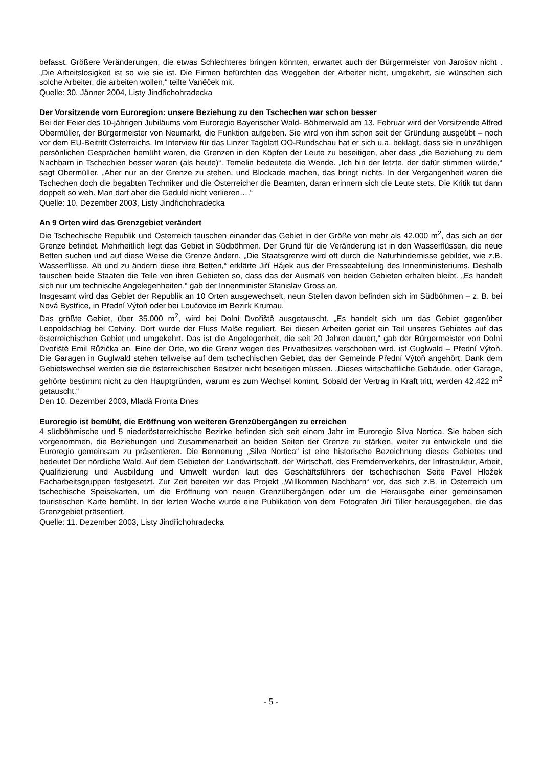befasst. Größere Veränderungen, die etwas Schlechteres bringen könnten, erwartet auch der Bürgermeister von Jarošov nicht . „Die Arbeitslosigkeit ist so wie sie ist. Die Firmen befürchten das Weggehen der Arbeiter nicht, umgekehrt, sie wünschen sich solche Arbeiter, die arbeiten wollen,“ teilte Vaněček mit.
Quelle: 30. Jänner 2004, Listy Jindřichohradecka
Der Vorsitzende vom Euroregion: unsere Beziehung zu den Tschechen war schon besser
Bei der Feier des 10-jährigen Jubiläums vom Euroregio Bayerischer Wald- Böhmerwald am 13. Februar wird der Vorsitzende Alfred Obermüller, der Bürgermeister von Neumarkt, die Funktion aufgeben. Sie wird von ihm schon seit der Gründung ausgeübt – noch vor dem EU-Beitritt Österreichs. Im Interview für das Linzer Tagblatt OÖ-Rundschau hat er sich u.a. beklagt, dass sie in unzähligen persönlichen Gesprächen bemüht waren, die Grenzen in den Köpfen der Leute zu beseitigen, aber dass „die Beziehung zu dem Nachbarn in Tschechien besser waren (als heute)“. Temelin bedeutete die Wende. „Ich bin der letzte, der dafür stimmen würde,“ sagt Obermüller. „Aber nur an der Grenze zu stehen, und Blockade machen, das bringt nichts. In der Vergangenheit waren die Tschechen doch die begabten Techniker und die Österreicher die Beamten, daran erinnern sich die Leute stets. Die Kritik tut dann doppelt so weh. Man darf aber die Geduld nicht verlieren….“
Quelle: 10. Dezember 2003, Listy Jindřichohradecka
An 9 Orten wird das Grenzgebiet verändert
Die Tschechische Republik und Österreich tauschen einander das Gebiet in der Größe von mehr als 42.000 m<sup>2</sup>, das sich an der Grenze befindet. Mehrheitlich liegt das Gebiet in Südböhmen. Der Grund für die Veränderung ist in den Wasserflüssen, die neue Betten suchen und auf diese Weise die Grenze ändern. „Die Staatsgrenze wird oft durch die Naturhindernisse gebildet, wie z.B. Wasserflüsse. Ab und zu ändern diese ihre Betten,“ erklärte Jiří Hájek aus der Presseabteilung des Innenministeriums. Deshalb tauschen beide Staaten die Teile von ihren Gebieten so, dass das der Ausmaß von beiden Gebieten erhalten bleibt. „Es handelt sich nur um technische Angelegenheiten,“ gab der Innenminister Stanislav Gross an.
Insgesamt wird das Gebiet der Republik an 10 Orten ausgewechselt, neun Stellen davon befinden sich im Südböhmen – z. B. bei Nová Bystřice, in Přední Výtoň oder bei Loučovice im Bezirk Krumau.
Das größte Gebiet, über 35.000 m<sup>2</sup>, wird bei Dolní Dvořiště ausgetauscht. „Es handelt sich um das Gebiet gegenüber Leopoldschlag bei Cetviny. Dort wurde der Fluss Malše reguliert. Bei diesen Arbeiten geriet ein Teil unseres Gebietes auf das österreichischen Gebiet und umgekehrt. Das ist die Angelegenheit, die seit 20 Jahren dauert,“ gab der Bürgermeister von Dolní Dvořiště Emil Růžička an. Eine der Orte, wo die Grenz wegen des Privatbesitzes verschoben wird, ist Guglwald – Přední Výtoň. Die Garagen in Guglwald stehen teilweise auf dem tschechischen Gebiet, das der Gemeinde Přední Výtoň angehört. Dank dem Gebietswechsel werden sie die österreichischen Besitzer nicht beseitigen müssen. „Dieses wirtschaftliche Gebäude, oder Garage, gehörte bestimmt nicht zu den Hauptgründen, warum es zum Wechsel kommt. Sobald der Vertrag in Kraft tritt, werden 42.422 m<sup>2</sup> getauscht.“
Den 10. Dezember 2003, Mladá Fronta Dnes
Euroregio ist bemüht, die Eröffnung von weiteren Grenzübergängen zu erreichen
4 südböhmische und 5 niederösterreichische Bezirke befinden sich seit einem Jahr im Euroregio Silva Nortica. Sie haben sich vorgenommen, die Beziehungen und Zusammenarbeit an beiden Seiten der Grenze zu stärken, weiter zu entwickeln und die Euroregio gemeinsam zu präsentieren. Die Bennenung „Silva Nortica“ ist eine historische Bezeichnung dieses Gebietes und bedeutet Der nördliche Wald. Auf dem Gebieten der Landwirtschaft, der Wirtschaft, des Fremdenverkehrs, der Infrastruktur, Arbeit, Qualifizierung und Ausbildung und Umwelt wurden laut des Geschäftsführers der tschechischen Seite Pavel Hložek Facharbeitsgruppen festgesetzt. Zur Zeit bereiten wir das Projekt „Willkommen Nachbarn“ vor, das sich z.B. in Österreich um tschechische Speisekarten, um die Eröffnung von neuen Grenzübergängen oder um die Herausgabe einer gemeinsamen touristischen Karte bemüht. In der lezten Woche wurde eine Publikation von dem Fotografen Jiří Tiller herausgegeben, die das Grenzgebiet präsentiert.
Quelle: 11. Dezember 2003, Listy Jindřichohradecka
- 5 -